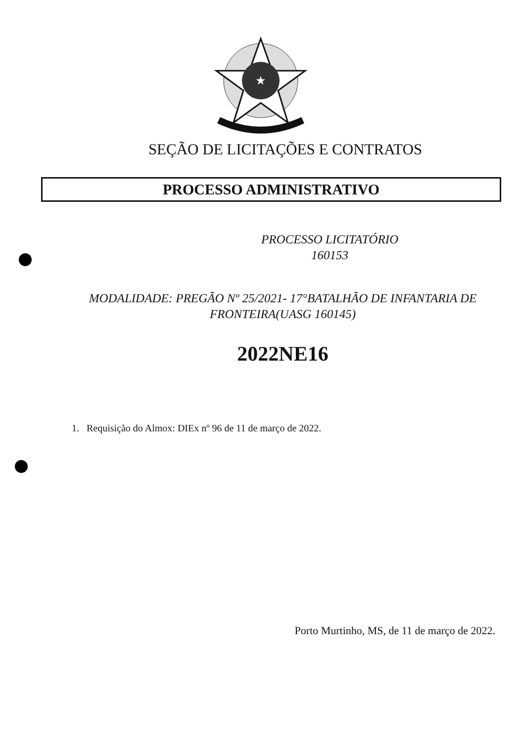★
SEÇÃO DE LICITAÇÕES E CONTRATOS
PROCESSO ADMINISTRATIVO
PROCESSO LICITATÓRIO
160153
MODALIDADE: PREGÃO Nº 25/2021- 17°BATALHÃO DE INFANTARIA DE
FRONTEIRA(UASG 160145)
2022NE16
1. Requisição do Almox: DIEx nº 96 de 11 de março de 2022.
Porto Murtinho, MS, de 11 de março de 2022.